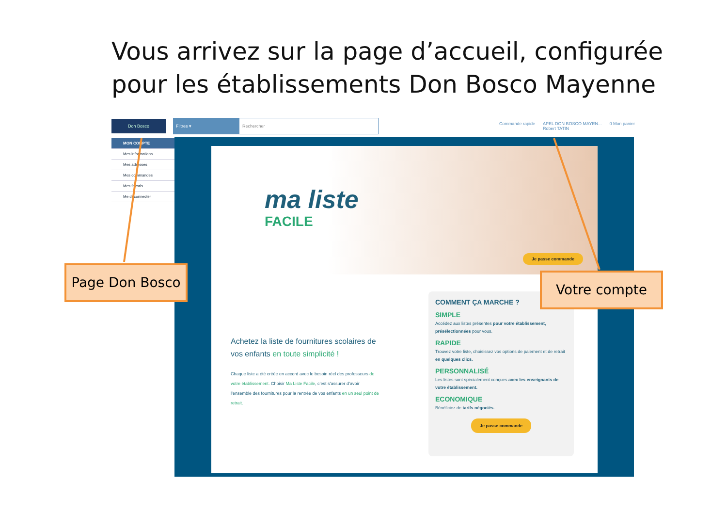Vous arrivez sur la page d’accueil, configurée
pour les établissements Don Bosco Mayenne
Don Bosco
Filtres ▾
Rechercher
Commande rapide APEL DON BOSCO MAYEN...
Robert TATIN 0 Mon panier
MON COMPTE
Mes informations
Mes adresses
Mes commandes
Mes favoris
Me déconnecter
ma liste
FACILE
Je passe commande
Achetez la liste de fournitures scolaires de vos enfants en toute simplicité !
Chaque liste a été créée en accord avec le besoin réel des professeurs de votre établissement. Choisir Ma Liste Facile, c’est s’assurer d’avoir l’ensemble des fournitures pour la rentrée de vos enfants en un seul point de retrait.
COMMENT ÇA MARCHE ?
SIMPLE
Accédez aux listes présentes pour votre établissement, présélectionnées pour vous.
RAPIDE
Trouvez votre liste, choisissez vos options de paiement et de retrait en quelques clics.
PERSONNALISÉ
Les listes sont spécialement conçues avec les enseignants de votre établissement.
ECONOMIQUE
Bénéficiez de tarifs négociés.
Je passe commande
Page Don Bosco Votre compte